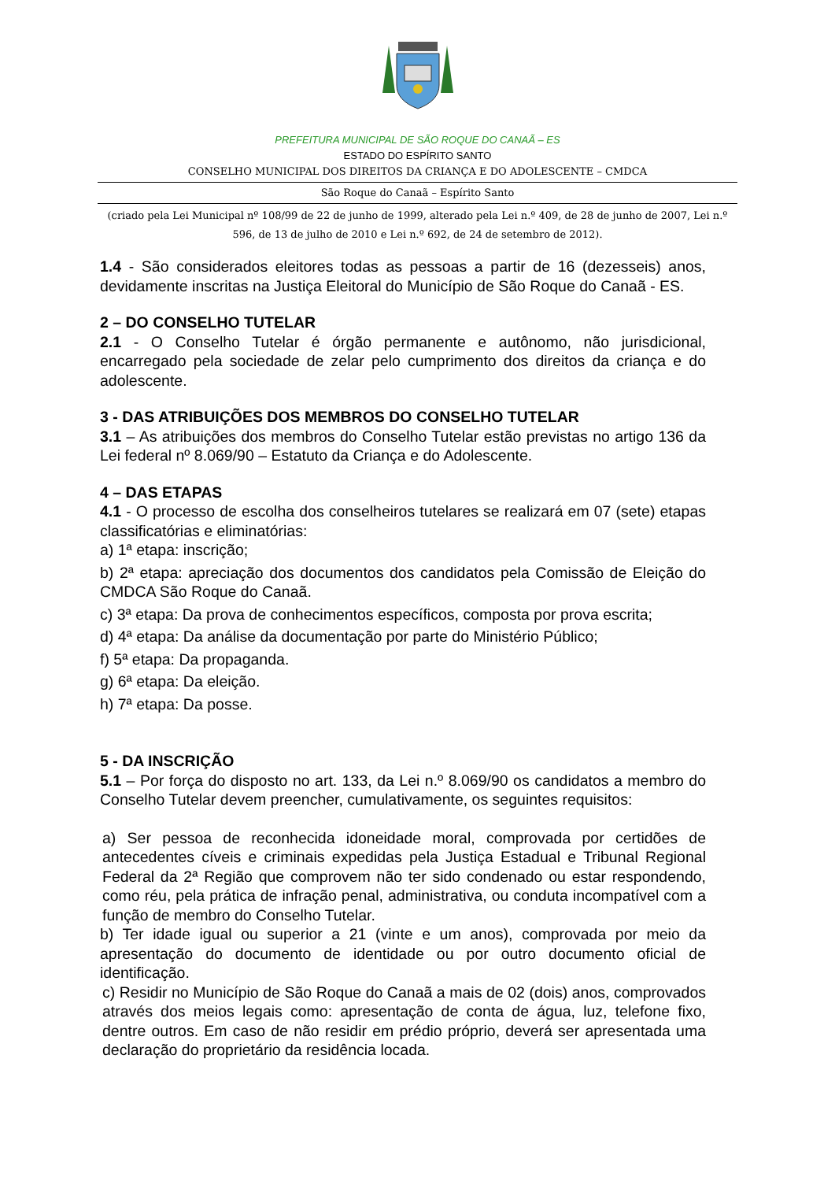PREFEITURA MUNICIPAL DE SÃO ROQUE DO CANAÃ – ES
ESTADO DO ESPÍRITO SANTO
CONSELHO MUNICIPAL DOS DIREITOS DA CRIANÇA E DO ADOLESCENTE – CMDCA
São Roque do Canaã – Espírito Santo
(criado pela Lei Municipal nº 108/99 de 22 de junho de 1999, alterado pela Lei n.º 409, de 28 de junho de 2007, Lei n.º 596, de 13 de julho de 2010 e Lei n.º 692, de 24 de setembro de 2012).
1.4 - São considerados eleitores todas as pessoas a partir de 16 (dezesseis) anos, devidamente inscritas na Justiça Eleitoral do Município de São Roque do Canaã - ES.
2 – DO CONSELHO TUTELAR
2.1 - O Conselho Tutelar é órgão permanente e autônomo, não jurisdicional, encarregado pela sociedade de zelar pelo cumprimento dos direitos da criança e do adolescente.
3 - DAS ATRIBUIÇÕES DOS MEMBROS DO CONSELHO TUTELAR
3.1 – As atribuições dos membros do Conselho Tutelar estão previstas no artigo 136 da Lei federal nº 8.069/90 – Estatuto da Criança e do Adolescente.
4 – DAS ETAPAS
4.1 - O processo de escolha dos conselheiros tutelares se realizará em 07 (sete) etapas classificatórias e eliminatórias:
a) 1ª etapa: inscrição;
b) 2ª etapa: apreciação dos documentos dos candidatos pela Comissão de Eleição do CMDCA São Roque do Canaã.
c) 3ª etapa: Da prova de conhecimentos específicos, composta por prova escrita;
d) 4ª etapa: Da análise da documentação por parte do Ministério Público;
f) 5ª etapa: Da propaganda.
g) 6ª etapa: Da eleição.
h) 7ª etapa: Da posse.
5 - DA INSCRIÇÃO
5.1 – Por força do disposto no art. 133, da Lei n.º 8.069/90 os candidatos a membro do Conselho Tutelar devem preencher, cumulativamente, os seguintes requisitos:
a) Ser pessoa de reconhecida idoneidade moral, comprovada por certidões de antecedentes cíveis e criminais expedidas pela Justiça Estadual e Tribunal Regional Federal da 2ª Região que comprovem não ter sido condenado ou estar respondendo, como réu, pela prática de infração penal, administrativa, ou conduta incompatível com a função de membro do Conselho Tutelar.
b) Ter idade igual ou superior a 21 (vinte e um anos), comprovada por meio da apresentação do documento de identidade ou por outro documento oficial de identificação.
c) Residir no Município de São Roque do Canaã a mais de 02 (dois) anos, comprovados através dos meios legais como: apresentação de conta de água, luz, telefone fixo, dentre outros. Em caso de não residir em prédio próprio, deverá ser apresentada uma declaração do proprietário da residência locada.